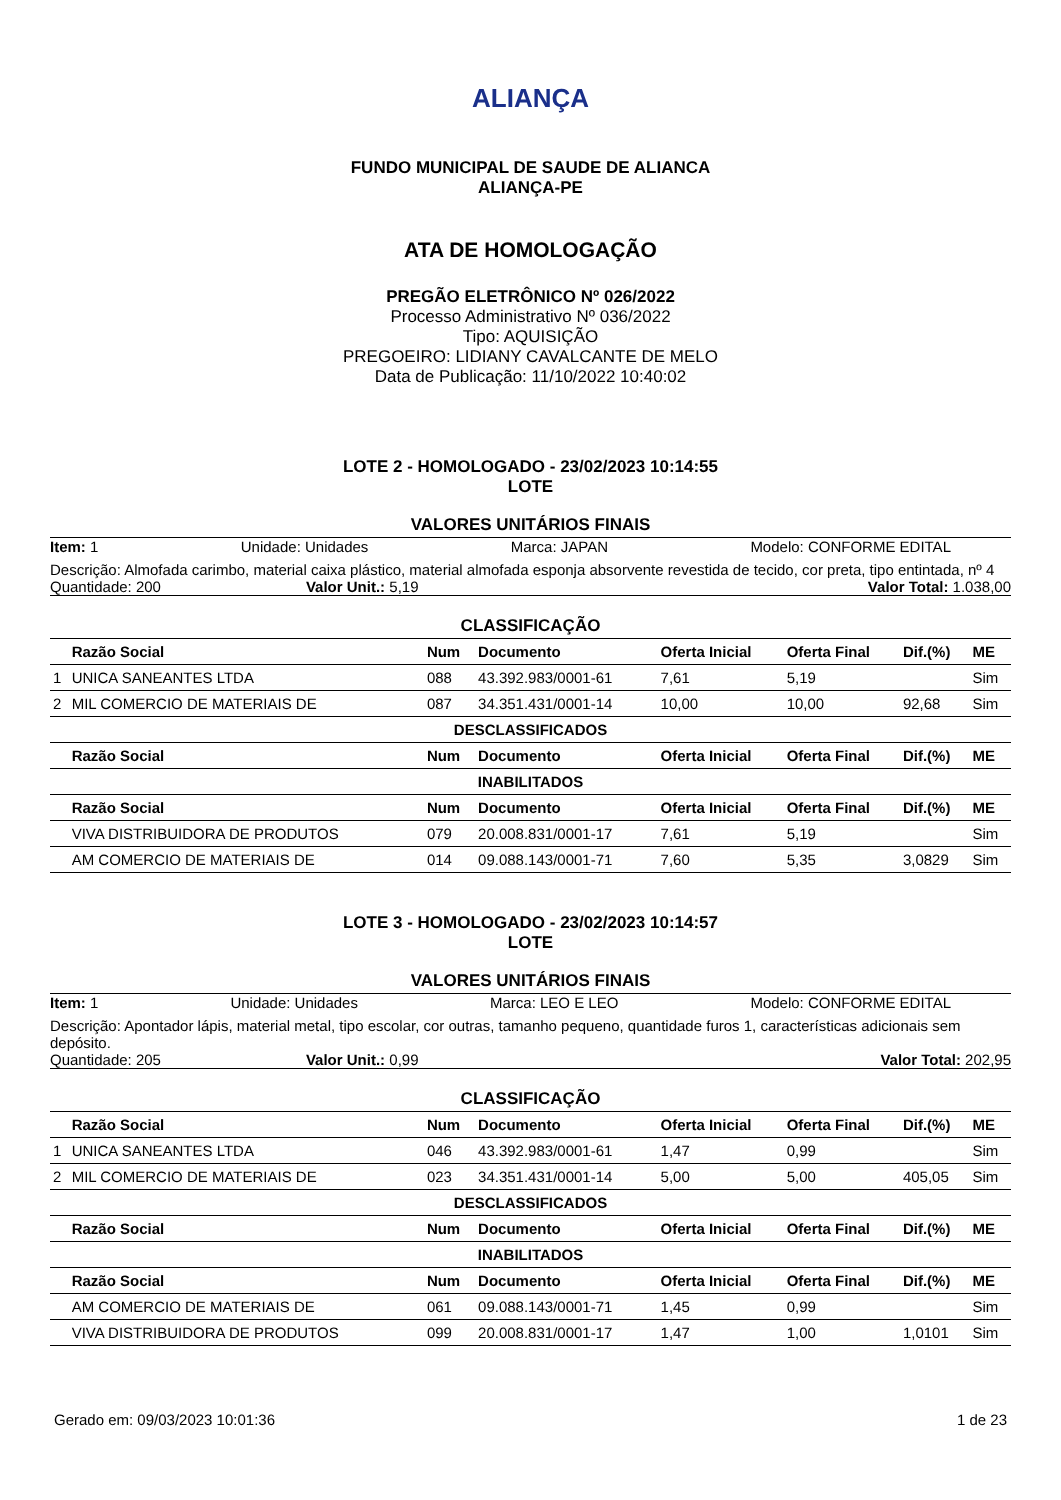ALIANÇA
FUNDO MUNICIPAL DE SAUDE DE ALIANCA
ALIANÇA-PE
ATA DE HOMOLOGAÇÃO
PREGÃO ELETRÔNICO Nº 026/2022
Processo Administrativo Nº 036/2022
Tipo: AQUISIÇÃO
PREGOEIRO: LIDIANY CAVALCANTE DE MELO
Data de Publicação: 11/10/2022 10:40:02
LOTE 2 - HOMOLOGADO - 23/02/2023 10:14:55
LOTE
VALORES UNITÁRIOS FINAIS
Item: 1 Unidade: Unidades Marca: JAPAN Modelo: CONFORME EDITAL
Descrição: Almofada carimbo, material caixa plástico, material almofada esponja absorvente revestida de tecido, cor preta, tipo entintada, nº 4
Quantidade: 200 Valor Unit.: 5,19 Valor Total: 1.038,00
CLASSIFICAÇÃO
| | Razão Social | Num | Documento | Oferta Inicial | Oferta Final | Dif.(%) | ME |
| --- | --- | --- | --- | --- | --- | --- | --- |
| 1 | UNICA SANEANTES LTDA | 088 | 43.392.983/0001-61 | 7,61 | 5,19 | | Sim |
| 2 | MIL COMERCIO DE MATERIAIS DE | 087 | 34.351.431/0001-14 | 10,00 | 10,00 | 92,68 | Sim |
| DESCLASSIFICADOS | | | | | | | |
| | Razão Social | Num | Documento | Oferta Inicial | Oferta Final | Dif.(%) | ME |
| INABILITADOS | | | | | | | |
| | Razão Social | Num | Documento | Oferta Inicial | Oferta Final | Dif.(%) | ME |
| | VIVA DISTRIBUIDORA DE PRODUTOS | 079 | 20.008.831/0001-17 | 7,61 | 5,19 | | Sim |
| | AM COMERCIO DE MATERIAIS DE | 014 | 09.088.143/0001-71 | 7,60 | 5,35 | 3,0829 | Sim |
LOTE 3 - HOMOLOGADO - 23/02/2023 10:14:57
LOTE
VALORES UNITÁRIOS FINAIS
Item: 1 Unidade: Unidades Marca: LEO E LEO Modelo: CONFORME EDITAL
Descrição: Apontador lápis, material metal, tipo escolar, cor outras, tamanho pequeno, quantidade furos 1, características adicionais sem depósito.
Quantidade: 205 Valor Unit.: 0,99 Valor Total: 202,95
CLASSIFICAÇÃO
| | Razão Social | Num | Documento | Oferta Inicial | Oferta Final | Dif.(%) | ME |
| --- | --- | --- | --- | --- | --- | --- | --- |
| 1 | UNICA SANEANTES LTDA | 046 | 43.392.983/0001-61 | 1,47 | 0,99 | | Sim |
| 2 | MIL COMERCIO DE MATERIAIS DE | 023 | 34.351.431/0001-14 | 5,00 | 5,00 | 405,05 | Sim |
| DESCLASSIFICADOS | | | | | | | |
| | Razão Social | Num | Documento | Oferta Inicial | Oferta Final | Dif.(%) | ME |
| INABILITADOS | | | | | | | |
| | Razão Social | Num | Documento | Oferta Inicial | Oferta Final | Dif.(%) | ME |
| | AM COMERCIO DE MATERIAIS DE | 061 | 09.088.143/0001-71 | 1,45 | 0,99 | | Sim |
| | VIVA DISTRIBUIDORA DE PRODUTOS | 099 | 20.008.831/0001-17 | 1,47 | 1,00 | 1,0101 | Sim |
Gerado em: 09/03/2023 10:01:36 1 de 23